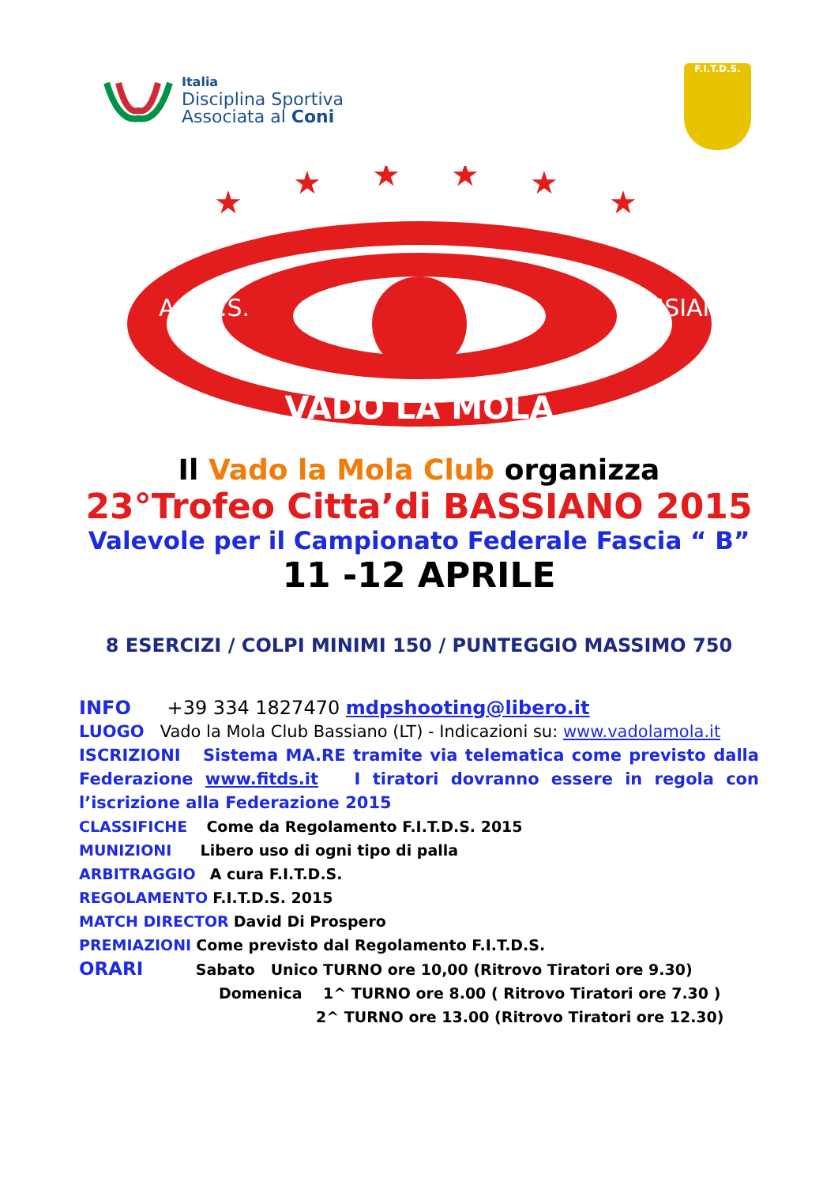Italia
Disciplina Sportiva
Associata al Coni
F.I.T.D.S.
VADO LA MOLA
A.T.D.S.
BASSIANO
★
★
★
★
★
★
Il Vado la Mola Club organizza
23°Trofeo Citta’di BASSIANO 2015
Valevole per il Campionato Federale Fascia “ B”
11 -12 APRILE
8 ESERCIZI / COLPI MINIMI 150 / PUNTEGGIO MASSIMO 750
INFO +39 334 1827470 mdpshooting@libero.it
LUOGO Vado la Mola Club Bassiano (LT) - Indicazioni su: www.vadolamola.it
ISCRIZIONI Sistema MA.RE tramite via telematica come previsto dalla Federazione www.fitds.it I tiratori dovranno essere in regola con l’iscrizione alla Federazione 2015
CLASSIFICHE Come da Regolamento F.I.T.D.S. 2015
MUNIZIONI Libero uso di ogni tipo di palla
ARBITRAGGIO A cura F.I.T.D.S.
REGOLAMENTO F.I.T.D.S. 2015
MATCH DIRECTOR David Di Prospero
PREMIAZIONI Come previsto dal Regolamento F.I.T.D.S.
ORARI Sabato Unico TURNO ore 10,00 (Ritrovo Tiratori ore 9.30)
Domenica 1^ TURNO ore 8.00 ( Ritrovo Tiratori ore 7.30 )
2^ TURNO ore 13.00 (Ritrovo Tiratori ore 12.30)